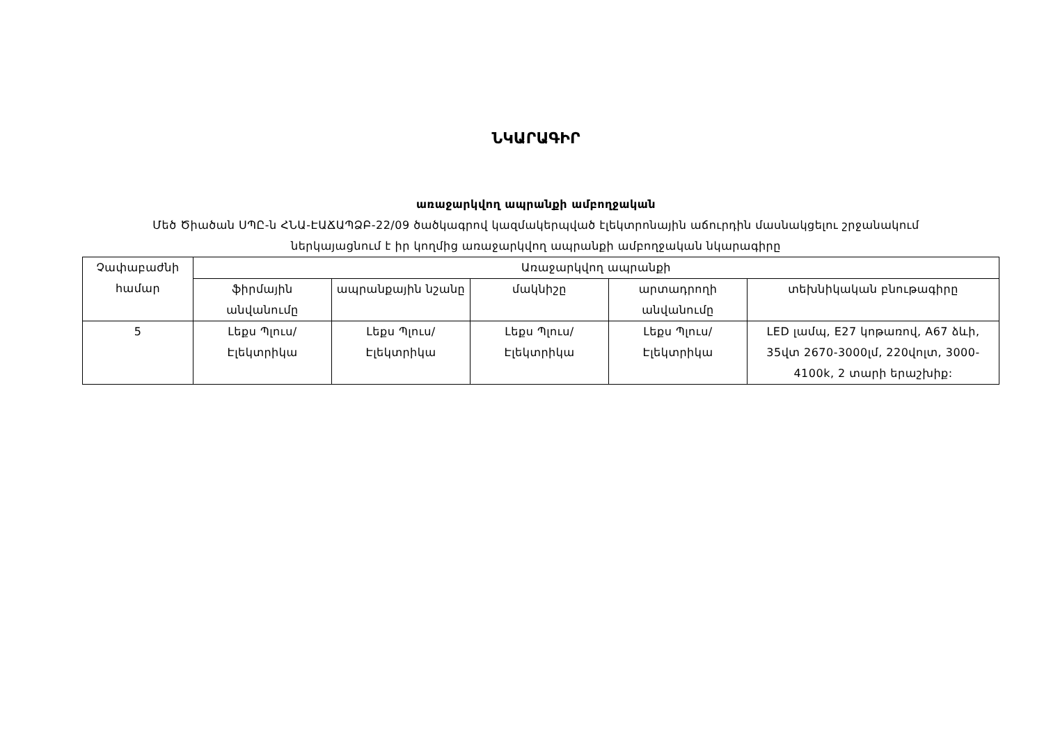ՆԿԱՐԱԳԻՐ
առաջարկվող ապրանքի ամբողջական
Մեծ Ծիածան ՍՊԸ-ն ՀՆԱ-ԷԱՃԱՊՁԲ-22/09 ծածկագրով կազմակերպված էլեկտրոնային աճուրդին մասնակցելու շրջանակում
ներկայացնում է իր կողմից առաջարկվող ապրանքի ամբողջական նկարագիրը
| Չափաբաժնի համար | Առաջարկվող ապրանքի | | | | |
| --- | --- | --- | --- | --- | --- |
| | ֆիրմային անվանումը | ապրանքային նշանը | մակնիշը | արտադրողի անվանումը | տեխնիկական բնութագիրը |
| 5 | Լեքս Պլուս/Էլեկտրիկա | Լեքս Պլուս/Էլեկտրիկա | Լեքս Պլուս/Էլեկտրիկա | Լեքս Պլուս/Էլեկտրիկա | LED լամպ, E27 կոթառով, A67 ձևի, 35վտ 2670-3000լմ, 220վոլտ, 3000-4100k, 2 տարի երաշխիք: |